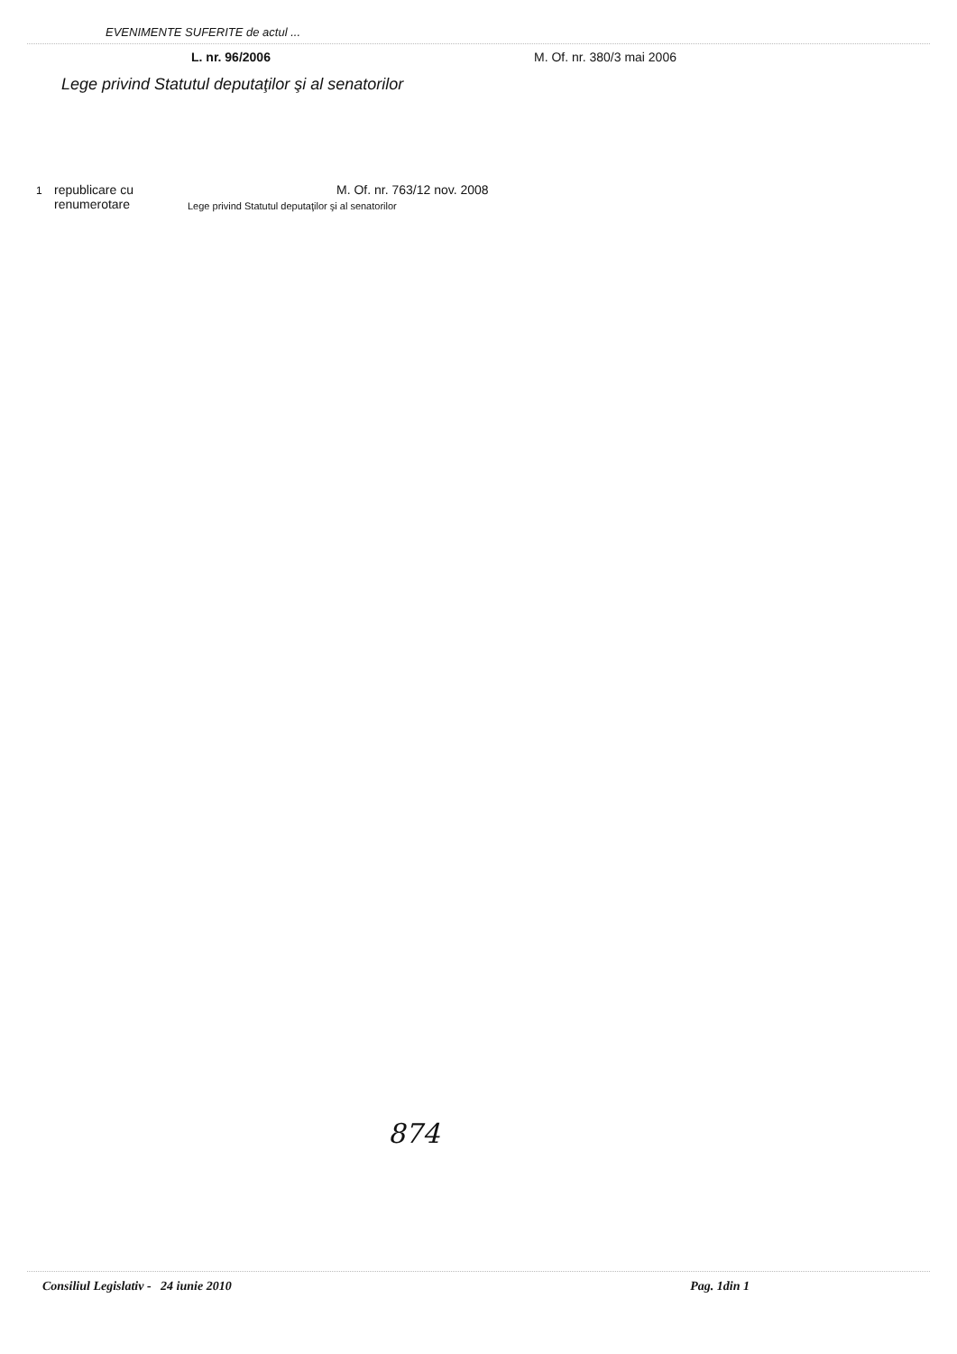EVENIMENTE SUFERITE de actul ...
L. nr. 96/2006 M. Of. nr. 380/3 mai 2006
Lege privind Statutul deputaţilor şi al senatorilor
1
republicare cu
renumerotare
M. Of. nr. 763/12 nov. 2008
Lege privind Statutul deputaţilor şi al senatorilor
874
Consiliul Legislativ - 24 iunie 2010
Pag. 1din 1